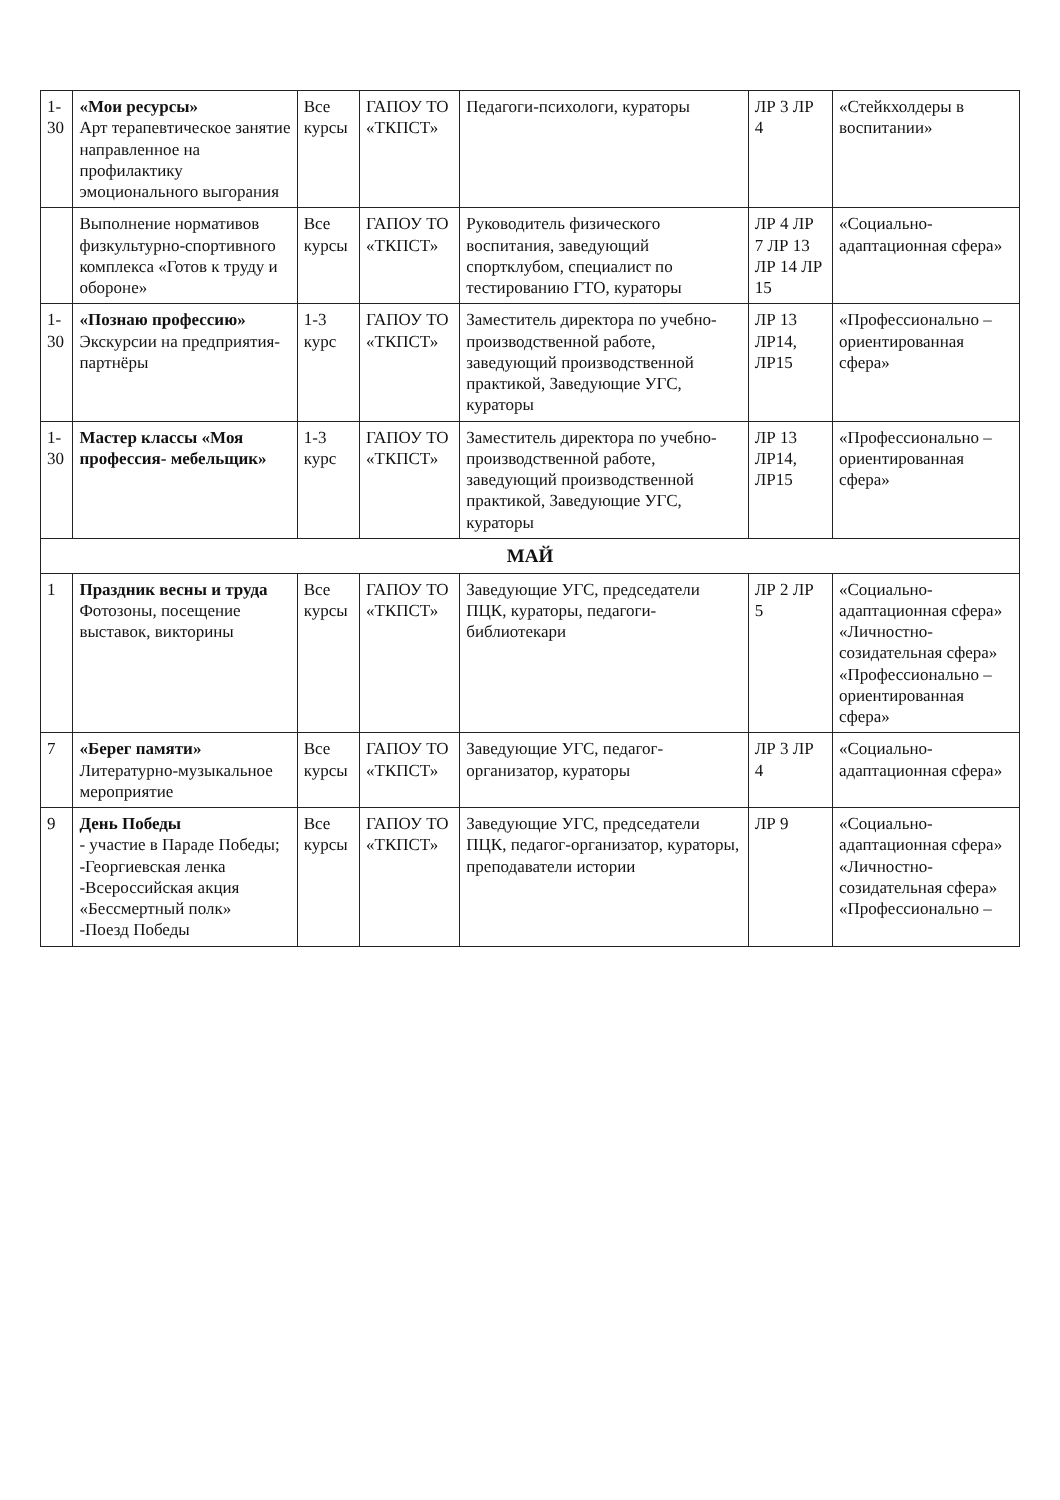| 1-30 | «Мои ресурсы» Арт терапевтическое занятие направленное на профилактику эмоционального выгорания | Все курсы | ГАПОУ ТО «ТКПСТ» | Педагоги-психологи, кураторы | ЛР 3 ЛР 4 | «Стейкхолдеры в воспитании» |
| | Выполнение нормативов физкультурно-спортивного комплекса «Готов к труду и обороне» | Все курсы | ГАПОУ ТО «ТКПСТ» | Руководитель физического воспитания, заведующий спортклубом, специалист по тестированию ГТО, кураторы | ЛР 4 ЛР 7 ЛР 13 ЛР 14 ЛР 15 | «Социально-адаптационная сфера» |
| 1-30 | «Познаю профессию» Экскурсии на предприятия-партнёры | 1-3 курс | ГАПОУ ТО «ТКПСТ» | Заместитель директора по учебно-производственной работе, заведующий производственной практикой, Заведующие УГС, кураторы | ЛР 13 ЛР14, ЛР15 | «Профессионально – ориентированная сфера» |
| 1-30 | Мастер классы «Моя профессия- мебельщик» | 1-3 курс | ГАПОУ ТО «ТКПСТ» | Заместитель директора по учебно-производственной работе, заведующий производственной практикой, Заведующие УГС, кураторы | ЛР 13 ЛР14, ЛР15 | «Профессионально – ориентированная сфера» |
| МАЙ | | | | | | |
| 1 | Праздник весны и труда Фотозоны, посещение выставок, викторины | Все курсы | ГАПОУ ТО «ТКПСТ» | Заведующие УГС, председатели ПЦК, кураторы, педагоги-библиотекари | ЛР 2 ЛР 5 | «Социально-адаптационная сфера» «Личностно-созидательная сфера» «Профессионально – ориентированная сфера» |
| 7 | «Берег памяти» Литературно-музыкальное мероприятие | Все курсы | ГАПОУ ТО «ТКПСТ» | Заведующие УГС, педагог-организатор, кураторы | ЛР 3 ЛР 4 | «Социально-адаптационная сфера» |
| 9 | День Победы - участие в Параде Победы; -Георгиевская ленка -Всероссийская акция «Бессмертный полк» -Поезд Победы | Все курсы | ГАПОУ ТО «ТКПСТ» | Заведующие УГС, председатели ПЦК, педагог-организатор, кураторы, преподаватели истории | ЛР 9 | «Социально-адаптационная сфера» «Личностно-созидательная сфера» «Профессионально – |